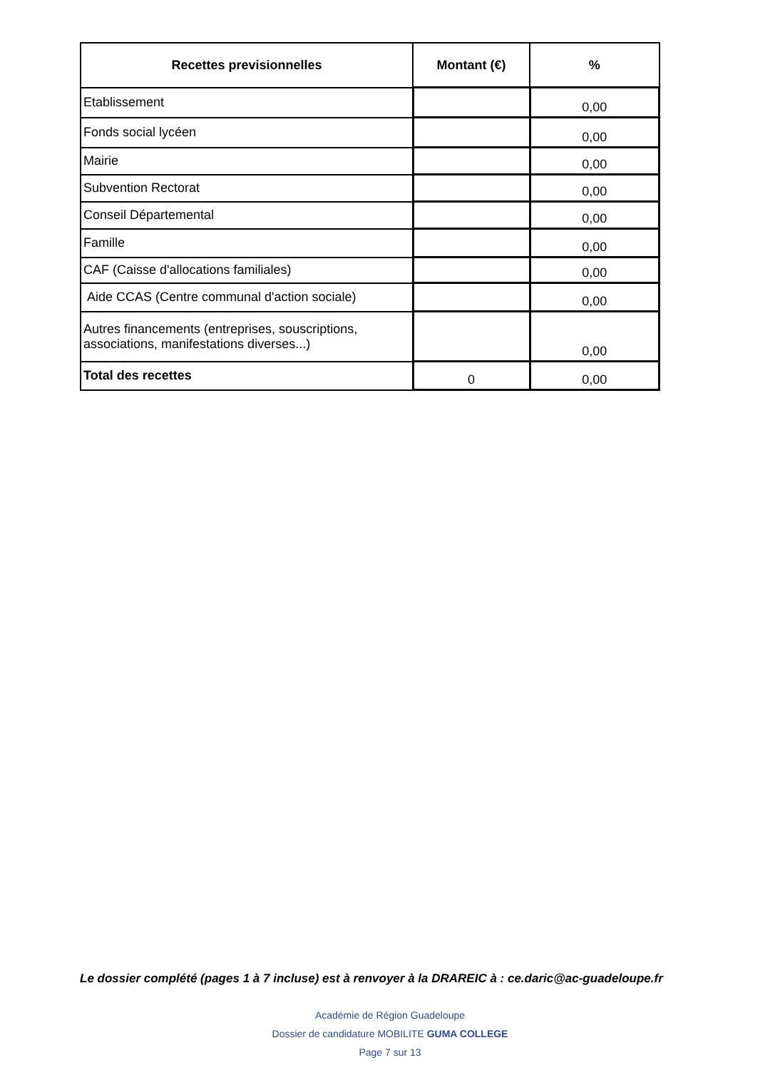| Recettes previsionnelles | Montant (€) | % |
| --- | --- | --- |
| Etablissement | | 0,00 |
| Fonds social lycéen | | 0,00 |
| Mairie | | 0,00 |
| Subvention Rectorat | | 0,00 |
| Conseil Départemental | | 0,00 |
| Famille | | 0,00 |
| CAF (Caisse d'allocations familiales) | | 0,00 |
| Aide CCAS (Centre communal d'action sociale) | | 0,00 |
| Autres financements (entreprises, souscriptions, associations, manifestations diverses...) | | 0,00 |
| Total des recettes | 0 | 0,00 |
Le dossier complété (pages 1 à 7 incluse) est à renvoyer à la DRAREIC à : ce.daric@ac-guadeloupe.fr
Académie de Région Guadeloupe
Dossier de candidature MOBILITE GUMA COLLEGE
Page 7 sur 13